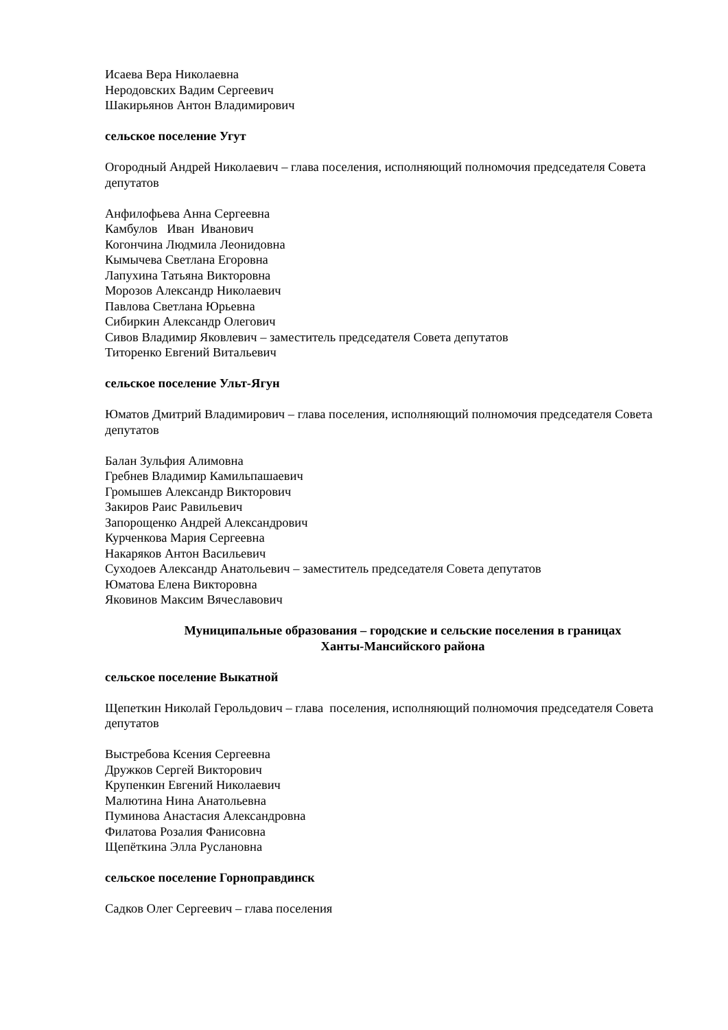Исаева Вера Николаевна
Неродовских Вадим Сергеевич
Шакирьянов Антон Владимирович
сельское поселение Угут
Огородный Андрей Николаевич – глава поселения, исполняющий полномочия председателя Совета депутатов
Анфилофьева Анна Сергеевна
Камбулов Иван Иванович
Когончина Людмила Леонидовна
Кымычева Светлана Егоровна
Лапухина Татьяна Викторовна
Морозов Александр Николаевич
Павлова Светлана Юрьевна
Сибиркин Александр Олегович
Сивов Владимир Яковлевич – заместитель председателя Совета депутатов
Титоренко Евгений Витальевич
сельское поселение Ульт-Ягун
Юматов Дмитрий Владимирович – глава поселения, исполняющий полномочия председателя Совета депутатов
Балан Зульфия Алимовна
Гребнев Владимир Камильпашаевич
Громышев Александр Викторович
Закиров Раис Равильевич
Запорощенко Андрей Александрович
Курченкова Мария Сергеевна
Накаряков Антон Васильевич
Суходоев Александр Анатольевич – заместитель председателя Совета депутатов
Юматова Елена Викторовна
Яковинов Максим Вячеславович
Муниципальные образования – городские и сельские поселения в границах
Ханты-Мансийского района
сельское поселение Выкатной
Щепеткин Николай Герольдович – глава поселения, исполняющий полномочия председателя Совета депутатов
Выстребова Ксения Сергеевна
Дружков Сергей Викторович
Крупенкин Евгений Николаевич
Малютина Нина Анатольевна
Пуминова Анастасия Александровна
Филатова Розалия Фанисовна
Щепёткина Элла Руслановна
сельское поселение Горноправдинск
Садков Олег Сергеевич – глава поселения